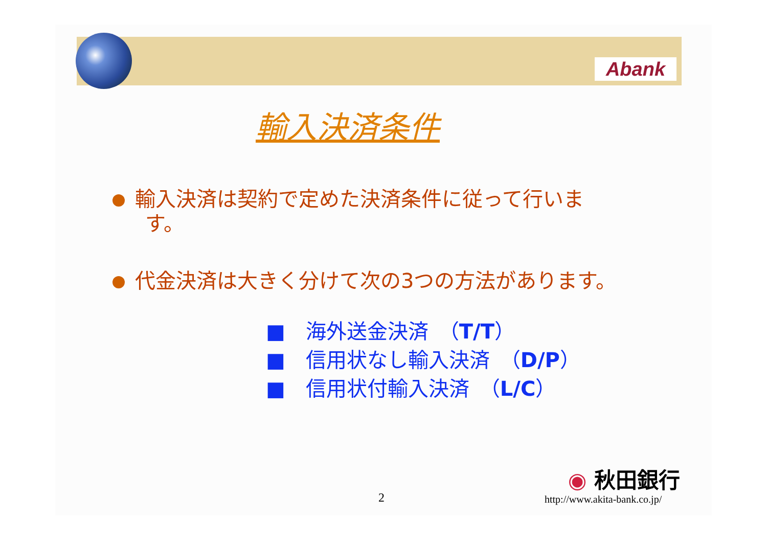Abank
輸入決済条件
輸入決済は契約で定めた決済条件に従って行いま
す。
代金決済は大きく分けて次の3つの方法があります。
■　海外送金決済　（T/T）
■　信用状なし輸入決済　（D/P）
■　信用状付輸入決済　（L/C）
◉ 秋田銀行
http://www.akita-bank.co.jp/
2